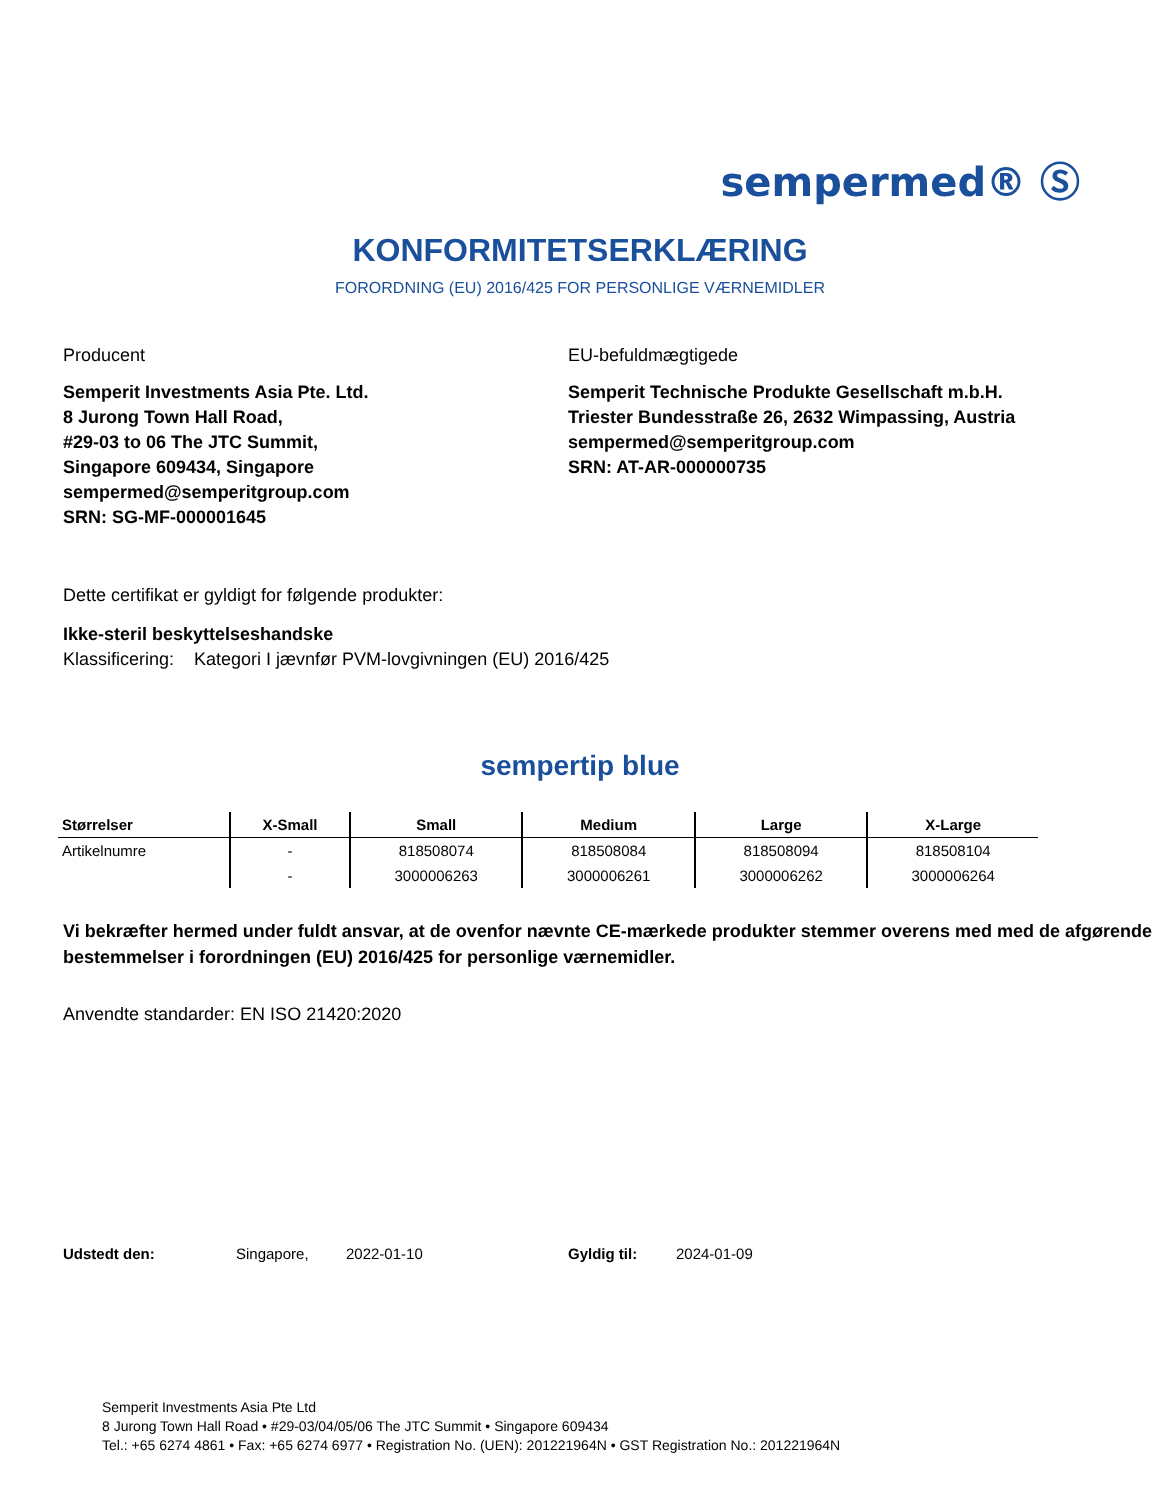sempermed® Ⓢ
KONFORMITETSERKLÆRING
FORORDNING (EU) 2016/425 FOR PERSONLIGE VÆRNEMIDLER
Producent
Semperit Investments Asia Pte. Ltd.
8 Jurong Town Hall Road,
#29-03 to 06 The JTC Summit,
Singapore 609434, Singapore
sempermed@semperitgroup.com
SRN: SG-MF-000001645
EU-befuldmægtigede
Semperit Technische Produkte Gesellschaft m.b.H.
Triester Bundesstraße 26, 2632 Wimpassing, Austria
sempermed@semperitgroup.com
SRN: AT-AR-000000735
Dette certifikat er gyldigt for følgende produkter:
Ikke-steril beskyttelseshandske
Klassificering: Kategori I jævnfør PVM-lovgivningen (EU) 2016/425
sempertip blue
| Størrelser | X-Small | Small | Medium | Large | X-Large |
| --- | --- | --- | --- | --- | --- |
| Artikelnumre | - | 818508074 | 818508084 | 818508094 | 818508104 |
| | - | 3000006263 | 3000006261 | 3000006262 | 3000006264 |
Vi bekræfter hermed under fuldt ansvar, at de ovenfor nævnte CE-mærkede produkter stemmer overens med med de afgørende bestemmelser i forordningen (EU) 2016/425 for personlige værnemidler.
Anvendte standarder: EN ISO 21420:2020
Udstedt den: Singapore, 2022-01-10 Gyldig til: 2024-01-09
Semperit Investments Asia Pte Ltd
8 Jurong Town Hall Road • #29-03/04/05/06 The JTC Summit • Singapore 609434
Tel.: +65 6274 4861 • Fax: +65 6274 6977 • Registration No. (UEN): 201221964N • GST Registration No.: 201221964N